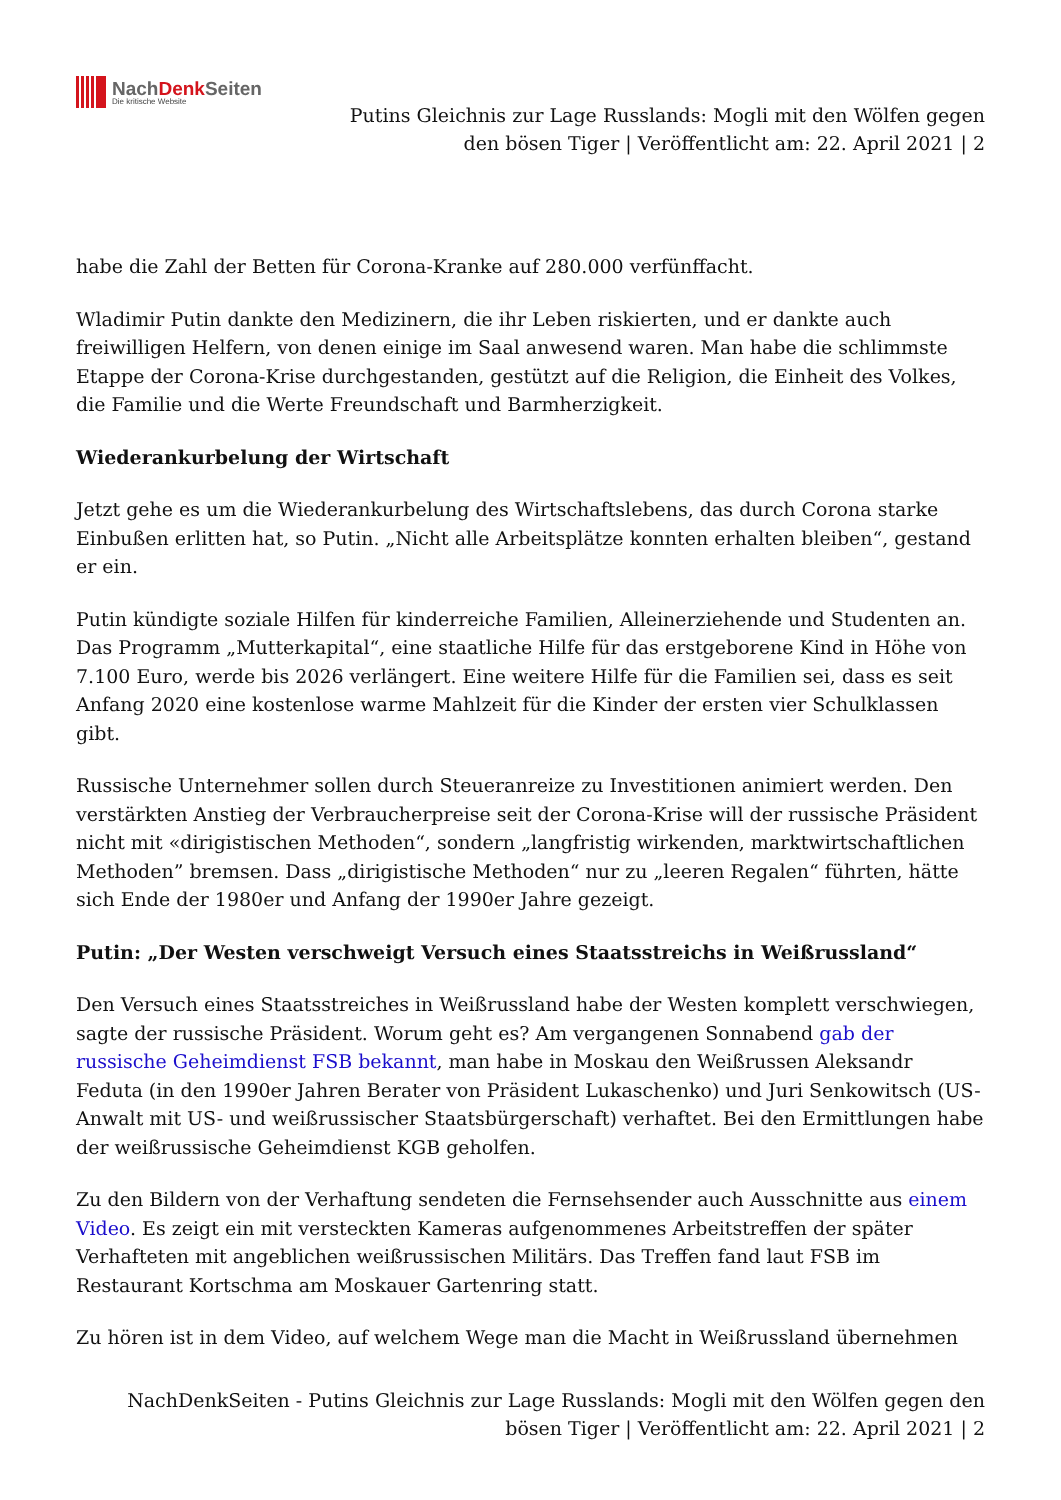NachDenk Seiten
Die kritische Website
Putins Gleichnis zur Lage Russlands: Mogli mit den Wölfen gegen den bösen Tiger | Veröffentlicht am: 22. April 2021 | 2
habe die Zahl der Betten für Corona-Kranke auf 280.000 verfünffacht.
Wladimir Putin dankte den Medizinern, die ihr Leben riskierten, und er dankte auch freiwilligen Helfern, von denen einige im Saal anwesend waren. Man habe die schlimmste Etappe der Corona-Krise durchgestanden, gestützt auf die Religion, die Einheit des Volkes, die Familie und die Werte Freundschaft und Barmherzigkeit.
Wiederankurbelung der Wirtschaft
Jetzt gehe es um die Wiederankurbelung des Wirtschaftslebens, das durch Corona starke Einbußen erlitten hat, so Putin. „Nicht alle Arbeitsplätze konnten erhalten bleiben“, gestand er ein.
Putin kündigte soziale Hilfen für kinderreiche Familien, Alleinerziehende und Studenten an. Das Programm „Mutterkapital“, eine staatliche Hilfe für das erstgeborene Kind in Höhe von 7.100 Euro, werde bis 2026 verlängert. Eine weitere Hilfe für die Familien sei, dass es seit Anfang 2020 eine kostenlose warme Mahlzeit für die Kinder der ersten vier Schulklassen gibt.
Russische Unternehmer sollen durch Steueranreize zu Investitionen animiert werden. Den verstärkten Anstieg der Verbraucherpreise seit der Corona-Krise will der russische Präsident nicht mit «dirigistischen Methoden“, sondern „langfristig wirkenden, marktwirtschaftlichen Methoden” bremsen. Dass „dirigistische Methoden“ nur zu „leeren Regalen“ führten, hätte sich Ende der 1980er und Anfang der 1990er Jahre gezeigt.
Putin: „Der Westen verschweigt Versuch eines Staatsstreichs in Weißrussland“
Den Versuch eines Staatsstreiches in Weißrussland habe der Westen komplett verschwiegen, sagte der russische Präsident. Worum geht es? Am vergangenen Sonnabend gab der russische Geheimdienst FSB bekannt, man habe in Moskau den Weißrussen Aleksandr Feduta (in den 1990er Jahren Berater von Präsident Lukaschenko) und Juri Senkowitsch (US-Anwalt mit US- und weißrussischer Staatsbürgerschaft) verhaftet. Bei den Ermittlungen habe der weißrussische Geheimdienst KGB geholfen.
Zu den Bildern von der Verhaftung sendeten die Fernsehsender auch Ausschnitte aus einem Video. Es zeigt ein mit versteckten Kameras aufgenommenes Arbeitstreffen der später Verhafteten mit angeblichen weißrussischen Militärs. Das Treffen fand laut FSB im Restaurant Kortschma am Moskauer Gartenring statt.
Zu hören ist in dem Video, auf welchem Wege man die Macht in Weißrussland übernehmen
NachDenkSeiten - Putins Gleichnis zur Lage Russlands: Mogli mit den Wölfen gegen den bösen Tiger | Veröffentlicht am: 22. April 2021 | 2